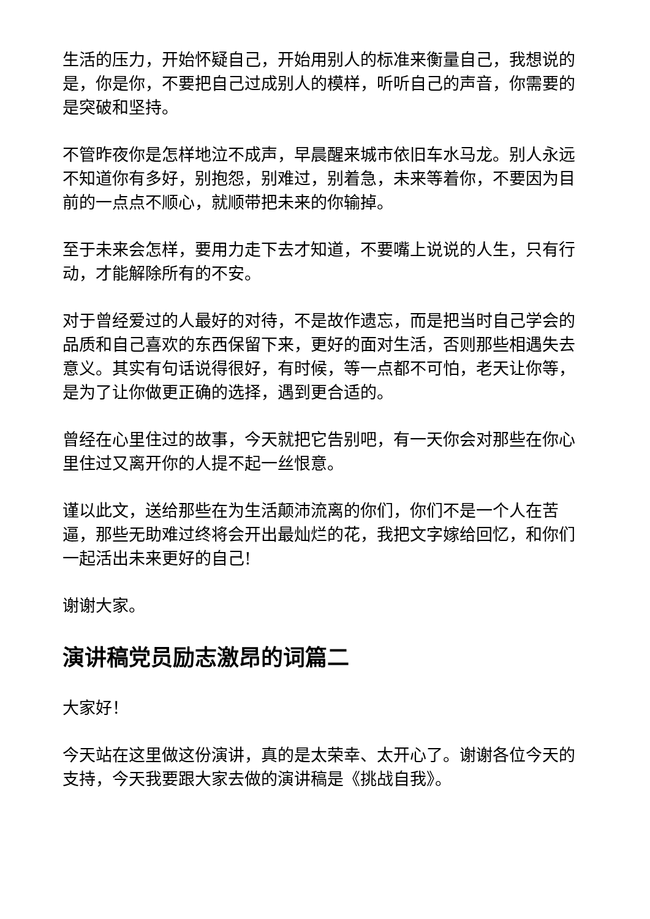生活的压力，开始怀疑自己，开始用别人的标准来衡量自己，我想说的是，你是你，不要把自己过成别人的模样，听听自己的声音，你需要的是突破和坚持。
不管昨夜你是怎样地泣不成声，早晨醒来城市依旧车水马龙。别人永远不知道你有多好，别抱怨，别难过，别着急，未来等着你，不要因为目前的一点点不顺心，就顺带把未来的你输掉。
至于未来会怎样，要用力走下去才知道，不要嘴上说说的人生，只有行动，才能解除所有的不安。
对于曾经爱过的人最好的对待，不是故作遗忘，而是把当时自己学会的品质和自己喜欢的东西保留下来，更好的面对生活，否则那些相遇失去意义。其实有句话说得很好，有时候，等一点都不可怕，老天让你等，是为了让你做更正确的选择，遇到更合适的。
曾经在心里住过的故事，今天就把它告别吧，有一天你会对那些在你心里住过又离开你的人提不起一丝恨意。
谨以此文，送给那些在为生活颠沛流离的你们，你们不是一个人在苦逼，那些无助难过终将会开出最灿烂的花，我把文字嫁给回忆，和你们一起活出未来更好的自己!
谢谢大家。
演讲稿党员励志激昂的词篇二
大家好！
今天站在这里做这份演讲，真的是太荣幸、太开心了。谢谢各位今天的支持，今天我要跟大家去做的演讲稿是《挑战自我》。